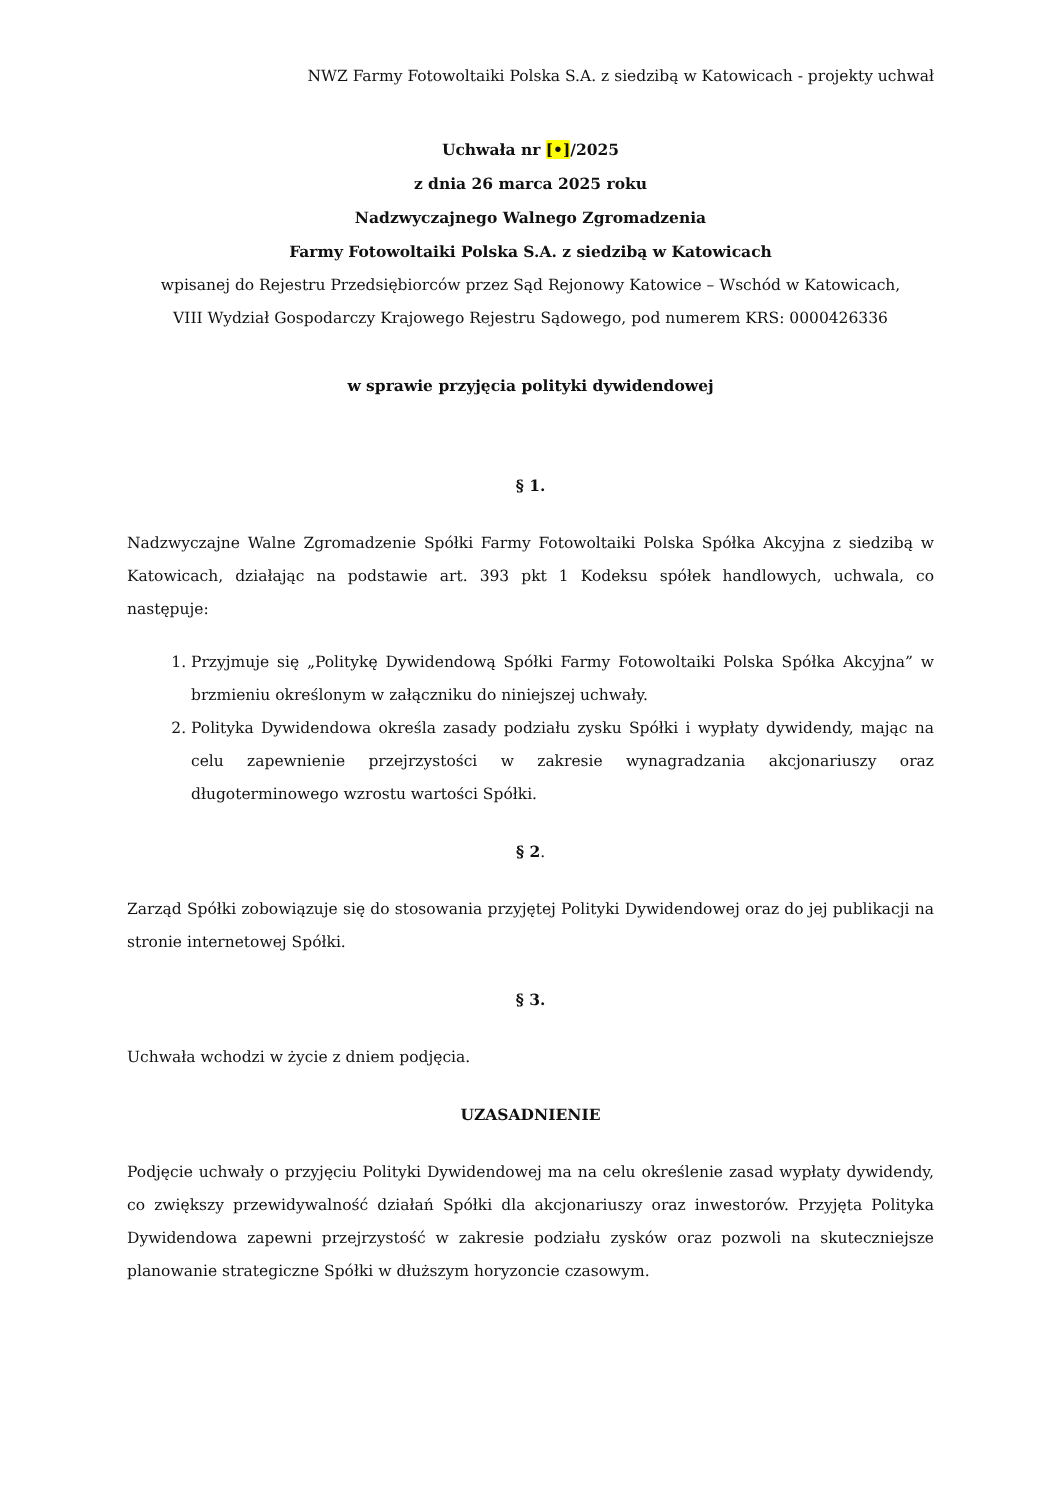NWZ Farmy Fotowoltaiki Polska S.A. z siedzibą w Katowicach - projekty uchwał
Uchwała nr [•]/2025
z dnia 26 marca 2025 roku
Nadzwyczajnego Walnego Zgromadzenia
Farmy Fotowoltaiki Polska S.A. z siedzibą w Katowicach
wpisanej do Rejestru Przedsiębiorców przez Sąd Rejonowy Katowice – Wschód w Katowicach,
VIII Wydział Gospodarczy Krajowego Rejestru Sądowego, pod numerem KRS: 0000426336
w sprawie przyjęcia polityki dywidendowej
§ 1.
Nadzwyczajne Walne Zgromadzenie Spółki Farmy Fotowoltaiki Polska Spółka Akcyjna z siedzibą w Katowicach, działając na podstawie art. 393 pkt 1 Kodeksu spółek handlowych, uchwala, co następuje:
1. Przyjmuje się „Politykę Dywidendową Spółki Farmy Fotowoltaiki Polska Spółka Akcyjna” w brzmieniu określonym w załączniku do niniejszej uchwały.
2. Polityka Dywidendowa określa zasady podziału zysku Spółki i wypłaty dywidendy, mając na celu zapewnienie przejrzystości w zakresie wynagradzania akcjonariuszy oraz długoterminowego wzrostu wartości Spółki.
§ 2.
Zarząd Spółki zobowiązuje się do stosowania przyjętej Polityki Dywidendowej oraz do jej publikacji na stronie internetowej Spółki.
§ 3.
Uchwała wchodzi w życie z dniem podjęcia.
UZASADNIENIE
Podjęcie uchwały o przyjęciu Polityki Dywidendowej ma na celu określenie zasad wypłaty dywidendy, co zwiększy przewidywalność działań Spółki dla akcjonariuszy oraz inwestorów. Przyjęta Polityka Dywidendowa zapewni przejrzystość w zakresie podziału zysków oraz pozwoli na skuteczniejsze planowanie strategiczne Spółki w dłuższym horyzoncie czasowym.